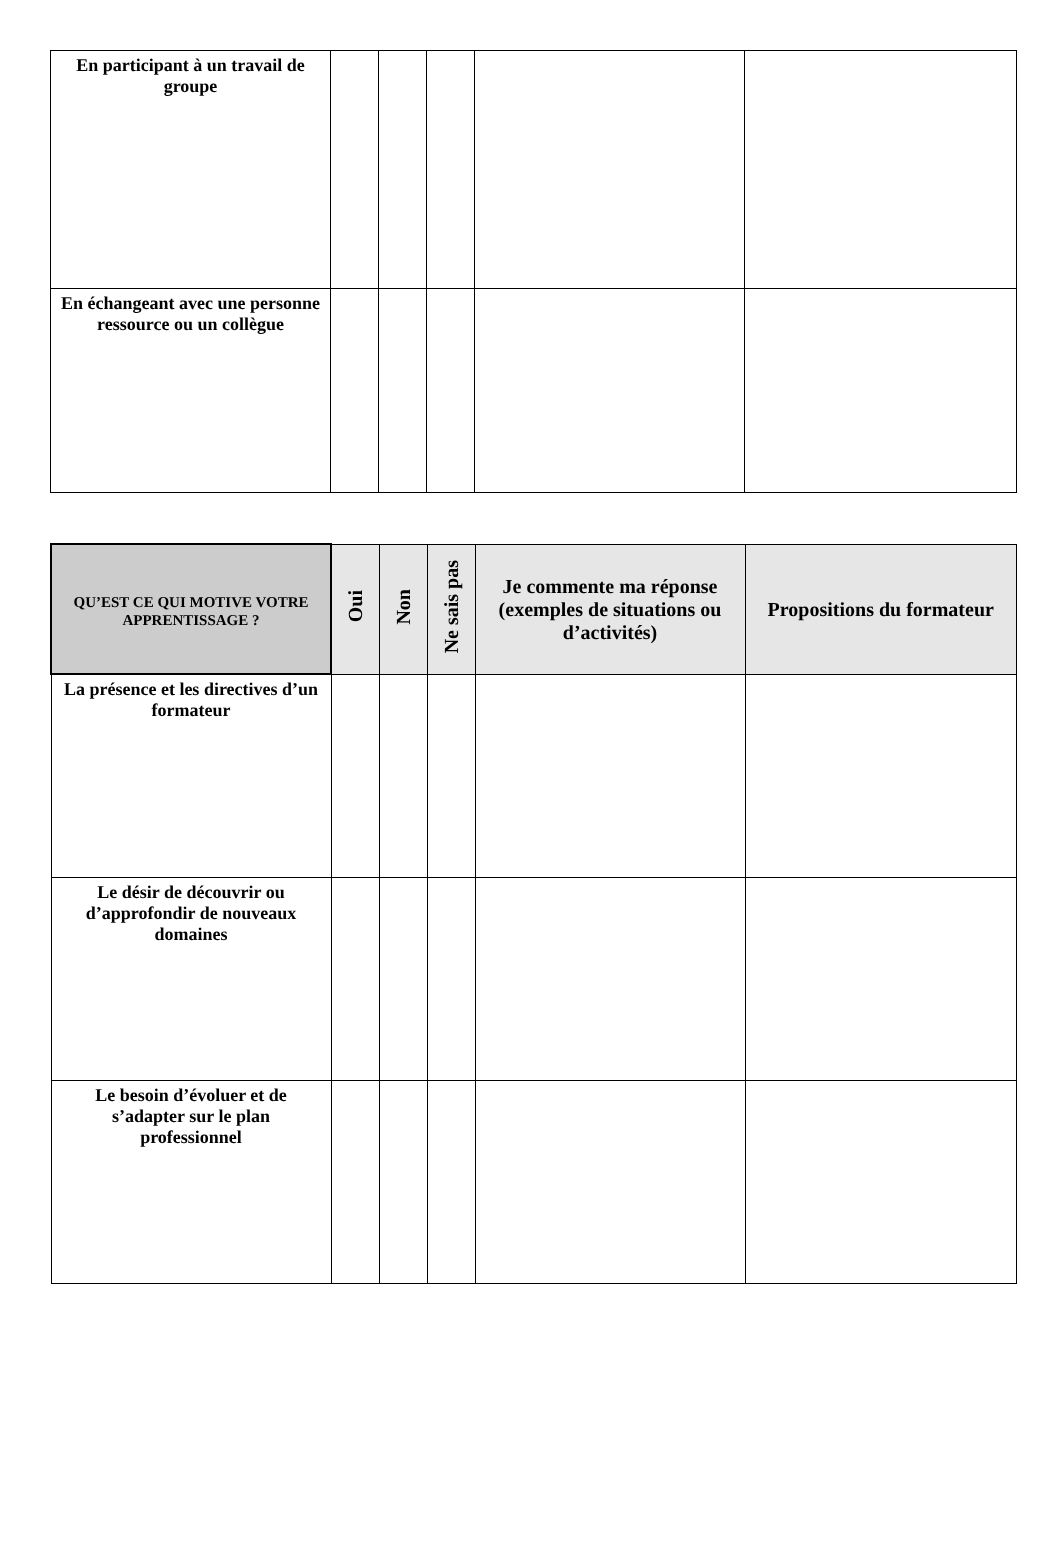| En participant à un travail de groupe | | | | | |
| En échangeant avec une personne ressource ou un collègue | | | | | |
| Q U’EST CE QUI MOTIVE VOTRE APPRENTISSAGE ? | Oui | Non | Ne sais pas | Je commente ma réponse (exemples de situations ou d’activités) | Propositions du formateur |
| --- | --- | --- | --- | --- | --- |
| La présence et les directives d’un formateur | | | | | |
| Le désir de découvrir ou d’approfondir de nouveaux domaines | | | | | |
| Le besoin d’évoluer et de s’adapter sur le plan professionnel | | | | | |